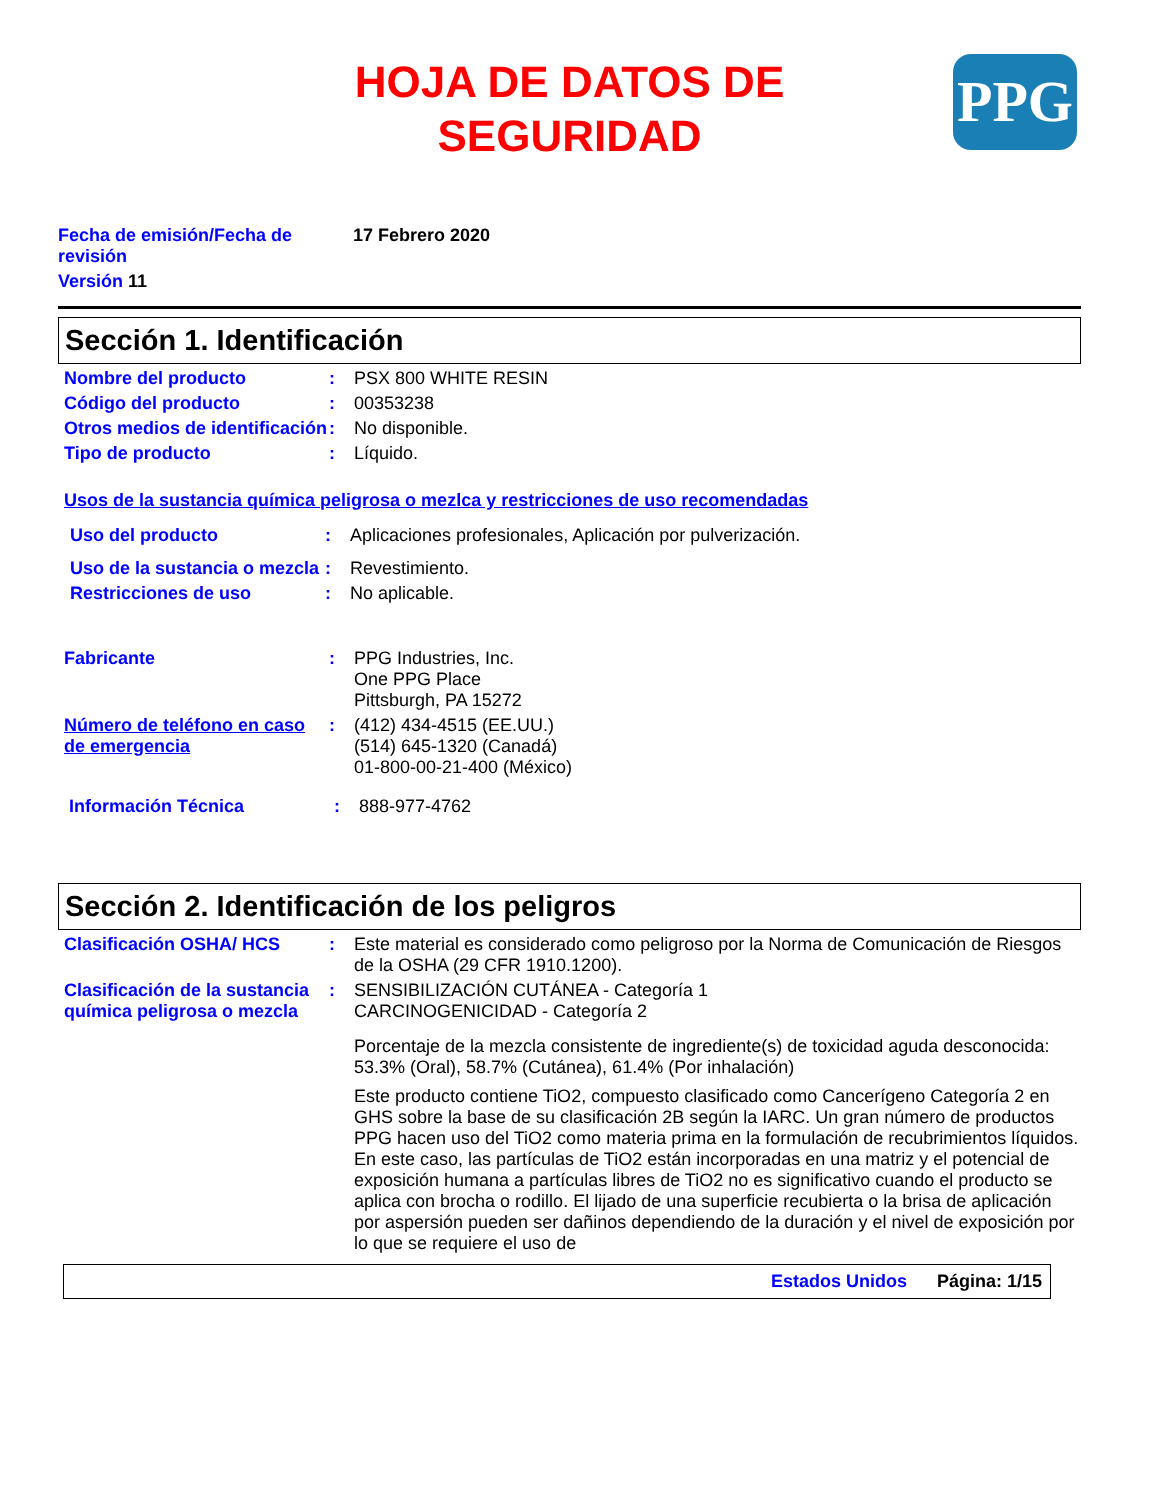HOJA DE DATOS DE
SEGURIDAD
PPG
Fecha de emisión/Fecha de revisión
17 Febrero 2020
Versión 11
Sección 1. Identificación
Nombre del producto : PSX 800 WHITE RESIN
Código del producto : 00353238
Otros medios de identificación
: No disponible.
Tipo de producto : Líquido.
Usos de la sustancia química peligrosa o mezlca y restricciones de uso recomendadas
Uso del producto : Aplicaciones profesionales, Aplicación por pulverización.
Uso de la sustancia o mezcla
: Revestimiento.
Restricciones de uso : No aplicable.
Fabricante : PPG Industries, Inc.
One PPG Place
Pittsburgh, PA 15272
Número de teléfono en caso de emergencia
: (412) 434-4515 (EE.UU.)
(514) 645-1320 (Canadá)
01-800-00-21-400 (México)
Información Técnica : 888-977-4762
Sección 2. Identificación de los peligros
Clasificación OSHA/ HCS : Este material es considerado como peligroso por la Norma de Comunicación de Riesgos de la OSHA (29 CFR 1910.1200).
Clasificación de la sustancia química peligrosa o mezcla
: SENSIBILIZACIÓN CUTÁNEA - Categoría 1
CARCINOGENICIDAD - Categoría 2
Porcentaje de la mezcla consistente de ingrediente(s) de toxicidad aguda desconocida: 53.3% (Oral), 58.7% (Cutánea), 61.4% (Por inhalación)
Este producto contiene TiO2, compuesto clasificado como Cancerígeno Categoría 2 en GHS sobre la base de su clasificación 2B según la IARC. Un gran número de productos PPG hacen uso del TiO2 como materia prima en la formulación de recubrimientos líquidos. En este caso, las partículas de TiO2 están incorporadas en una matriz y el potencial de exposición humana a partículas libres de TiO2 no es significativo cuando el producto se aplica con brocha o rodillo. El lijado de una superficie recubierta o la brisa de aplicación por aspersión pueden ser dañinos dependiendo de la duración y el nivel de exposición por lo que se requiere el uso de
Estados Unidos Página: 1/15